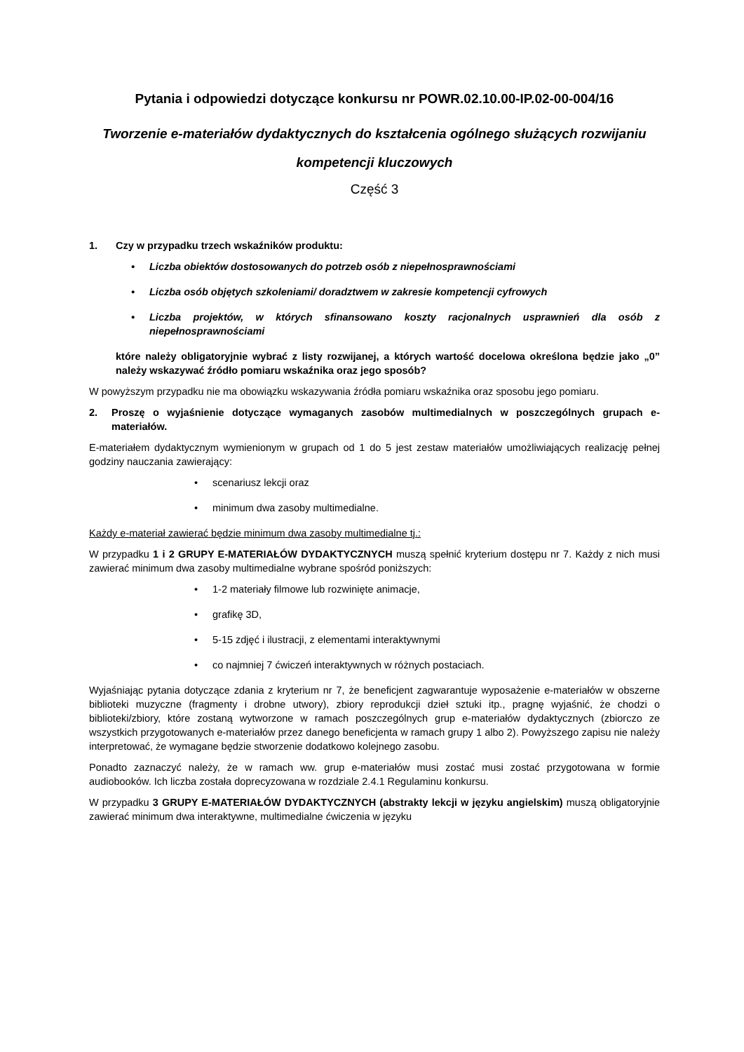Pytania i odpowiedzi dotyczące konkursu nr POWR.02.10.00-IP.02-00-004/16
Tworzenie e-materiałów dydaktycznych do kształcenia ogólnego służących rozwijaniu kompetencji kluczowych
Część 3
1. Czy w przypadku trzech wskaźników produktu:
• Liczba obiektów dostosowanych do potrzeb osób z niepełnosprawnościami
• Liczba osób objętych szkoleniami/ doradztwem w zakresie kompetencji cyfrowych
• Liczba projektów, w których sfinansowano koszty racjonalnych usprawnień dla osób z niepełnosprawnościami
które należy obligatoryjnie wybrać z listy rozwijanej, a których wartość docelowa określona będzie jako „0” należy wskazywać źródło pomiaru wskaźnika oraz jego sposób?
W powyższym przypadku nie ma obowiązku wskazywania źródła pomiaru wskaźnika oraz sposobu jego pomiaru.
2. Proszę o wyjaśnienie dotyczące wymaganych zasobów multimedialnych w poszczególnych grupach e-materiałów.
E-materiałem dydaktycznym wymienionym w grupach od 1 do 5 jest zestaw materiałów umożliwiających realizację pełnej godziny nauczania zawierający:
• scenariusz lekcji oraz
• minimum dwa zasoby multimedialne.
Każdy e-materiał zawierać będzie minimum dwa zasoby multimedialne tj.:
W przypadku 1 i 2 GRUPY E-MATERIAŁÓW DYDAKTYCZNYCH muszą spełnić kryterium dostępu nr 7. Każdy z nich musi zawierać minimum dwa zasoby multimedialne wybrane spośród poniższych:
• 1-2 materiały filmowe lub rozwinięte animacje,
• grafikę 3D,
• 5-15 zdjęć i ilustracji, z elementami interaktywnymi
• co najmniej 7 ćwiczeń interaktywnych w różnych postaciach.
Wyjaśniając pytania dotyczące zdania z kryterium nr 7, że beneficjent zagwarantuje wyposażenie e-materiałów w obszerne biblioteki muzyczne (fragmenty i drobne utwory), zbiory reprodukcji dzieł sztuki itp., pragnę wyjaśnić, że chodzi o biblioteki/zbiory, które zostaną wytworzone w ramach poszczególnych grup e-materiałów dydaktycznych (zbiorczo ze wszystkich przygotowanych e-materiałów przez danego beneficjenta w ramach grupy 1 albo 2). Powyższego zapisu nie należy interpretować, że wymagane będzie stworzenie dodatkowo kolejnego zasobu.
Ponadto zaznaczyć należy, że w ramach ww. grup e-materiałów musi zostać musi zostać przygotowana w formie audiobooków. Ich liczba została doprecyzowana w rozdziale 2.4.1 Regulaminu konkursu.
W przypadku 3 GRUPY E-MATERIAŁÓW DYDAKTYCZNYCH (abstrakty lekcji w języku angielskim) muszą obligatoryjnie zawierać minimum dwa interaktywne, multimedialne ćwiczenia w języku